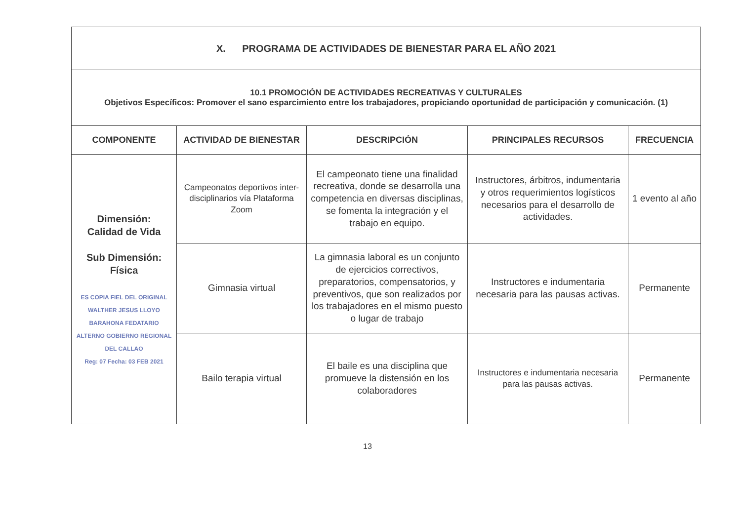| X. PROGRAMA DE ACTIVIDADES DE BIENESTAR PARA EL AÑO 2021 | | | | |
| 10.1 PROMOCIÓN DE ACTIVIDADES RECREATIVAS Y CULTURALES Objetivos Específicos: Promover el sano esparcimiento entre los trabajadores, propiciando oportunidad de participación y comunicación. (1) | | | | |
| COMPONENTE | ACTIVIDAD DE BIENESTAR | DESCRIPCIÓN | PRINCIPALES RECURSOS | FRECUENCIA |
| Dimensión: Calidad de Vida Sub Dimensión: Física ES COPIA FIEL DEL ORIGINAL WALTHER JESUS LLOYO BARAHONA FEDATARIO ALTERNO GOBIERNO REGIONAL DEL CALLAO Reg: 07 Fecha: 03 FEB 2021 | Campeonatos deportivos inter- disciplinarios vía Plataforma Zoom | El campeonato tiene una finalidad recreativa, donde se desarrolla una competencia en diversas disciplinas, se fomenta la integración y el trabajo en equipo. | Instructores, árbitros, indumentaria y otros requerimientos logísticos necesarios para el desarrollo de actividades. | 1 evento al año |
| | Gimnasia virtual | La gimnasia laboral es un conjunto de ejercicios correctivos, preparatorios, compensatorios, y preventivos, que son realizados por los trabajadores en el mismo puesto o lugar de trabajo | Instructores e indumentaria necesaria para las pausas activas. | Permanente |
| | Bailo terapia virtual | El baile es una disciplina que promueve la distensión en los colaboradores | Instructores e indumentaria necesaria para las pausas activas. | Permanente |
13